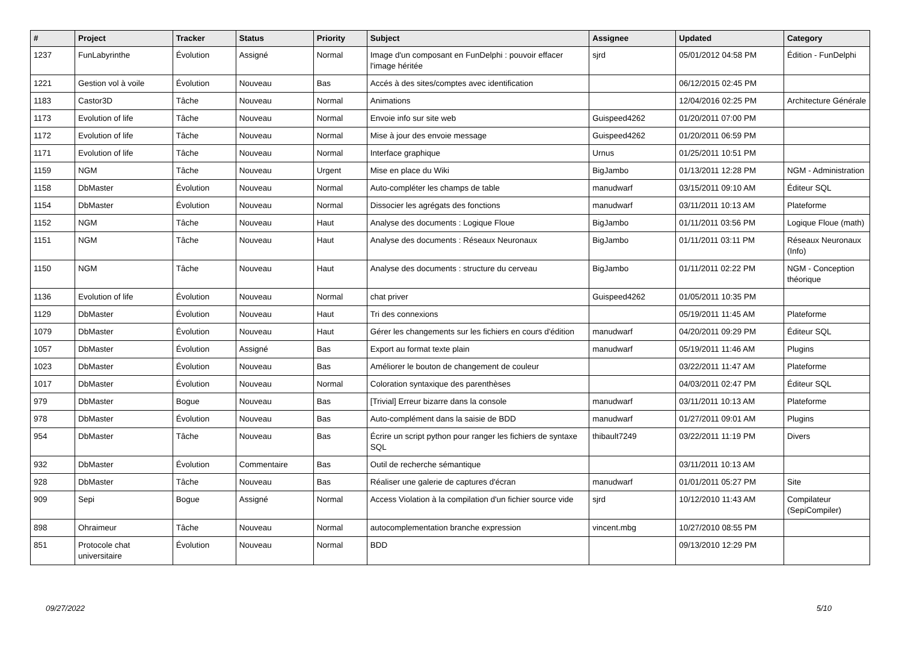| # | Project | Tracker | Status | Priority | Subject | Assignee | Updated | Category |
| --- | --- | --- | --- | --- | --- | --- | --- | --- |
| 1237 | FunLabyrinthe | Évolution | Assigné | Normal | Image d'un composant en FunDelphi : pouvoir effacer l'image héritée | sjrd | 05/01/2012 04:58 PM | Édition - FunDelphi |
| 1221 | Gestion vol à voile | Évolution | Nouveau | Bas | Accés à des sites/comptes avec identification | | 06/12/2015 02:45 PM | |
| 1183 | Castor3D | Tâche | Nouveau | Normal | Animations | | 12/04/2016 02:25 PM | Architecture Générale |
| 1173 | Evolution of life | Tâche | Nouveau | Normal | Envoie info sur site web | Guispeed4262 | 01/20/2011 07:00 PM | |
| 1172 | Evolution of life | Tâche | Nouveau | Normal | Mise à jour des envoie message | Guispeed4262 | 01/20/2011 06:59 PM | |
| 1171 | Evolution of life | Tâche | Nouveau | Normal | Interface graphique | Urnus | 01/25/2011 10:51 PM | |
| 1159 | NGM | Tâche | Nouveau | Urgent | Mise en place du Wiki | BigJambo | 01/13/2011 12:28 PM | NGM - Administration |
| 1158 | DbMaster | Évolution | Nouveau | Normal | Auto-compléter les champs de table | manudwarf | 03/15/2011 09:10 AM | Éditeur SQL |
| 1154 | DbMaster | Évolution | Nouveau | Normal | Dissocier les agrégats des fonctions | manudwarf | 03/11/2011 10:13 AM | Plateforme |
| 1152 | NGM | Tâche | Nouveau | Haut | Analyse des documents : Logique Floue | BigJambo | 01/11/2011 03:56 PM | Logique Floue (math) |
| 1151 | NGM | Tâche | Nouveau | Haut | Analyse des documents : Réseaux Neuronaux | BigJambo | 01/11/2011 03:11 PM | Réseaux Neuronaux (Info) |
| 1150 | NGM | Tâche | Nouveau | Haut | Analyse des documents : structure du cerveau | BigJambo | 01/11/2011 02:22 PM | NGM - Conception théorique |
| 1136 | Evolution of life | Évolution | Nouveau | Normal | chat priver | Guispeed4262 | 01/05/2011 10:35 PM | |
| 1129 | DbMaster | Évolution | Nouveau | Haut | Tri des connexions | | 05/19/2011 11:45 AM | Plateforme |
| 1079 | DbMaster | Évolution | Nouveau | Haut | Gérer les changements sur les fichiers en cours d'édition | manudwarf | 04/20/2011 09:29 PM | Éditeur SQL |
| 1057 | DbMaster | Évolution | Assigné | Bas | Export au format texte plain | manudwarf | 05/19/2011 11:46 AM | Plugins |
| 1023 | DbMaster | Évolution | Nouveau | Bas | Améliorer le bouton de changement de couleur | | 03/22/2011 11:47 AM | Plateforme |
| 1017 | DbMaster | Évolution | Nouveau | Normal | Coloration syntaxique des parenthèses | | 04/03/2011 02:47 PM | Éditeur SQL |
| 979 | DbMaster | Bogue | Nouveau | Bas | [Trivial] Erreur bizarre dans la console | manudwarf | 03/11/2011 10:13 AM | Plateforme |
| 978 | DbMaster | Évolution | Nouveau | Bas | Auto-complément dans la saisie de BDD | manudwarf | 01/27/2011 09:01 AM | Plugins |
| 954 | DbMaster | Tâche | Nouveau | Bas | Écrire un script python pour ranger les fichiers de syntaxe SQL | thibault7249 | 03/22/2011 11:19 PM | Divers |
| 932 | DbMaster | Évolution | Commentaire | Bas | Outil de recherche sémantique | | 03/11/2011 10:13 AM | |
| 928 | DbMaster | Tâche | Nouveau | Bas | Réaliser une galerie de captures d'écran | manudwarf | 01/01/2011 05:27 PM | Site |
| 909 | Sepi | Bogue | Assigné | Normal | Access Violation à la compilation d'un fichier source vide | sjrd | 10/12/2010 11:43 AM | Compilateur (SepiCompiler) |
| 898 | Ohraimeur | Tâche | Nouveau | Normal | autocomplementation branche expression | vincent.mbg | 10/27/2010 08:55 PM | |
| 851 | Protocole chat universitaire | Évolution | Nouveau | Normal | BDD | | 09/13/2010 12:29 PM | |
09/27/2022 5/10